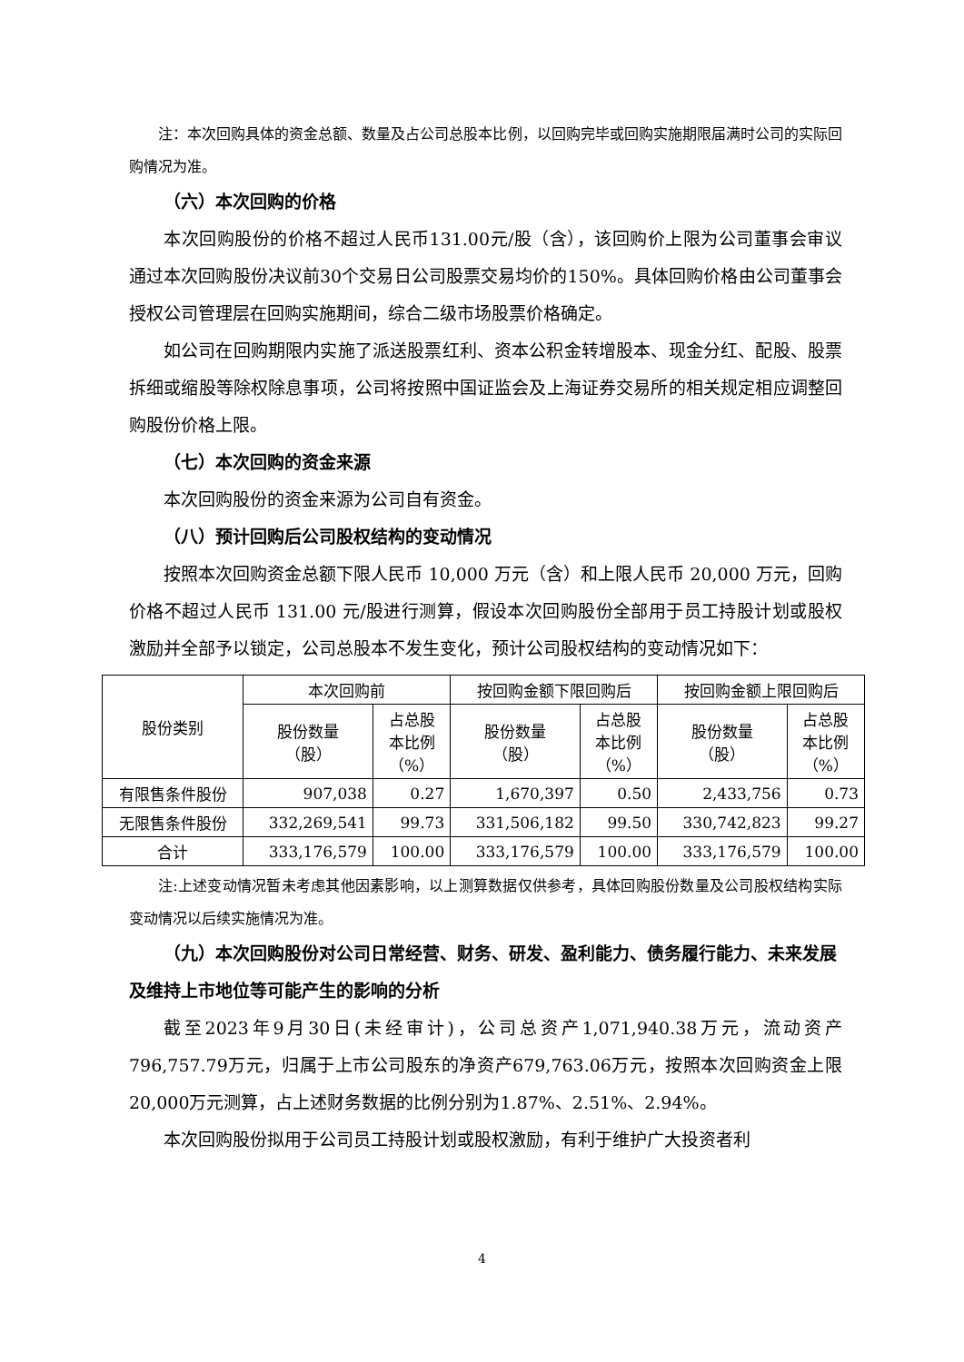注：本次回购具体的资金总额、数量及占公司总股本比例，以回购完毕或回购实施期限届满时公司的实际回购情况为准。
（六）本次回购的价格
本次回购股份的价格不超过人民币131.00元/股（含），该回购价上限为公司董事会审议通过本次回购股份决议前30个交易日公司股票交易均价的150%。具体回购价格由公司董事会授权公司管理层在回购实施期间，综合二级市场股票价格确定。
如公司在回购期限内实施了派送股票红利、资本公积金转增股本、现金分红、配股、股票拆细或缩股等除权除息事项，公司将按照中国证监会及上海证券交易所的相关规定相应调整回购股份价格上限。
（七）本次回购的资金来源
本次回购股份的资金来源为公司自有资金。
（八）预计回购后公司股权结构的变动情况
按照本次回购资金总额下限人民币 10,000 万元（含）和上限人民币 20,000 万元，回购价格不超过人民币 131.00 元/股进行测算，假设本次回购股份全部用于员工持股计划或股权激励并全部予以锁定，公司总股本不发生变化，预计公司股权结构的变动情况如下：
| 股份类别 | 本次回购前 | | 按回购金额下限回购后 | | 按回购金额上限回购后 | |
| --- | --- | --- | --- | --- | --- | --- |
| | 股份数量 （股） | 占总股 本比例 （%） | 股份数量 （股） | 占总股 本比例 （%） | 股份数量 （股） | 占总股 本比例 （%） |
| 有限售条件股份 | 907,038 | 0.27 | 1,670,397 | 0.50 | 2,433,756 | 0.73 |
| 无限售条件股份 | 332,269,541 | 99.73 | 331,506,182 | 99.50 | 330,742,823 | 99.27 |
| 合计 | 333,176,579 | 100.00 | 333,176,579 | 100.00 | 333,176,579 | 100.00 |
注:上述变动情况暂未考虑其他因素影响，以上测算数据仅供参考，具体回购股份数量及公司股权结构实际变动情况以后续实施情况为准。
（九）本次回购股份对公司日常经营、财务、研发、盈利能力、债务履行能力、未来发展及维持上市地位等可能产生的影响的分析
截至2023年9月30日(未经审计)，公司总资产1,071,940.38万元，流动资产796,757.79万元，归属于上市公司股东的净资产679,763.06万元，按照本次回购资金上限20,000万元测算，占上述财务数据的比例分别为1.87%、2.51%、2.94%。
本次回购股份拟用于公司员工持股计划或股权激励，有利于维护广大投资者利
4